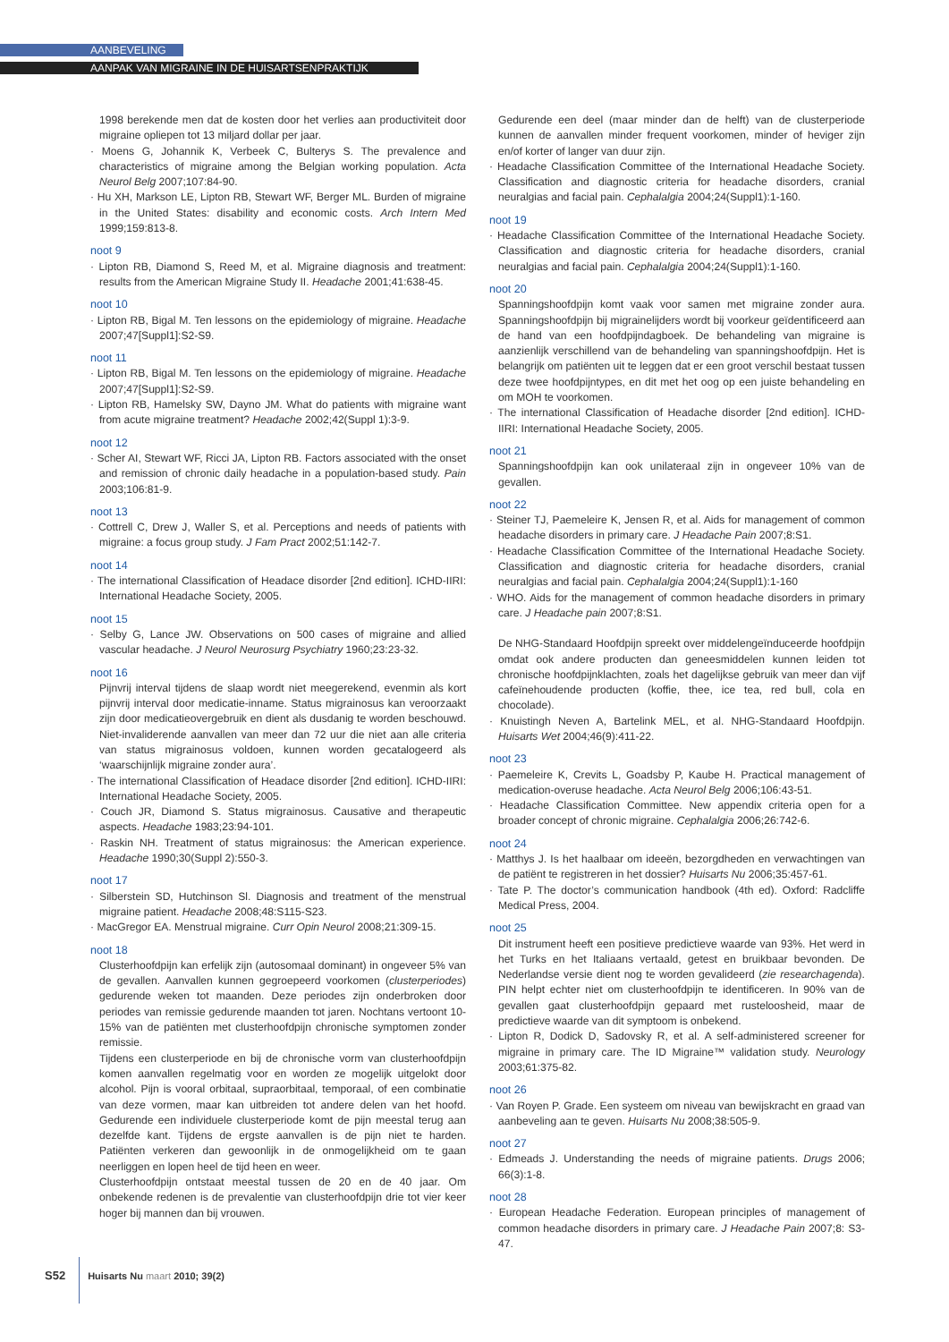AANBEVELING
AANPAK VAN MIGRAINE IN DE HUISARTSENPRAKTIJK
1998 berekende men dat de kosten door het verlies aan productiviteit door migraine opliepen tot 13 miljard dollar per jaar.
· Moens G, Johannik K, Verbeek C, Bulterys S. The prevalence and characteristics of migraine among the Belgian working population. Acta Neurol Belg 2007;107:84-90.
· Hu XH, Markson LE, Lipton RB, Stewart WF, Berger ML. Burden of migraine in the United States: disability and economic costs. Arch Intern Med 1999;159:813-8.
noot 9
· Lipton RB, Diamond S, Reed M, et al. Migraine diagnosis and treatment: results from the American Migraine Study II. Headache 2001;41:638-45.
noot 10
· Lipton RB, Bigal M. Ten lessons on the epidemiology of migraine. Headache 2007;47[Suppl1]:S2-S9.
noot 11
· Lipton RB, Bigal M. Ten lessons on the epidemiology of migraine. Headache 2007;47[Suppl1]:S2-S9.
· Lipton RB, Hamelsky SW, Dayno JM. What do patients with migraine want from acute migraine treatment? Headache 2002;42(Suppl 1):3-9.
noot 12
· Scher AI, Stewart WF, Ricci JA, Lipton RB. Factors associated with the onset and remission of chronic daily headache in a population-based study. Pain 2003;106:81-9.
noot 13
· Cottrell C, Drew J, Waller S, et al. Perceptions and needs of patients with migraine: a focus group study. J Fam Pract 2002;51:142-7.
noot 14
· The international Classification of Headace disorder [2nd edition]. ICHD-IIRI: International Headache Society, 2005.
noot 15
· Selby G, Lance JW. Observations on 500 cases of migraine and allied vascular headache. J Neurol Neurosurg Psychiatry 1960;23:23-32.
noot 16
Pijnvrij interval tijdens de slaap wordt niet meegerekend, evenmin als kort pijnvrij interval door medicatie-inname. Status migrainosus kan veroorzaakt zijn door medicatieovergebruik en dient als dusdanig te worden beschouwd. Niet-invaliderende aanvallen van meer dan 72 uur die niet aan alle criteria van status migrainosus voldoen, kunnen worden gecatalogeerd als ‘waarschijnlijk migraine zonder aura’.
· The international Classification of Headace disorder [2nd edition]. ICHD-IIRI: International Headache Society, 2005.
· Couch JR, Diamond S. Status migrainosus. Causative and therapeutic aspects. Headache 1983;23:94-101.
· Raskin NH. Treatment of status migrainosus: the American experience. Headache 1990;30(Suppl 2):550-3.
noot 17
· Silberstein SD, Hutchinson Sl. Diagnosis and treatment of the menstrual migraine patient. Headache 2008;48:S115-S23.
· MacGregor EA. Menstrual migraine. Curr Opin Neurol 2008;21:309-15.
noot 18
Clusterhoofdpijn kan erfelijk zijn (autosomaal dominant) in ongeveer 5% van de gevallen. Aanvallen kunnen gegroepeerd voorkomen (clusterperiodes) gedurende weken tot maanden. Deze periodes zijn onderbroken door periodes van remissie gedurende maanden tot jaren. Nochtans vertoont 10-15% van de patiënten met clusterhoofdpijn chronische symptomen zonder remissie.
Tijdens een clusterperiode en bij de chronische vorm van clusterhoofdpijn komen aanvallen regelmatig voor en worden ze mogelijk uitgelokt door alcohol. Pijn is vooral orbitaal, supraorbitaal, temporaal, of een combinatie van deze vormen, maar kan uitbreiden tot andere delen van het hoofd. Gedurende een individuele clusterperiode komt de pijn meestal terug aan dezelfde kant. Tijdens de ergste aanvallen is de pijn niet te harden. Patiënten verkeren dan gewoonlijk in de onmogelijkheid om te gaan neerliggen en lopen heel de tijd heen en weer.
Clusterhoofdpijn ontstaat meestal tussen de 20 en de 40 jaar. Om onbekende redenen is de prevalentie van clusterhoofdpijn drie tot vier keer hoger bij mannen dan bij vrouwen.
Gedurende een deel (maar minder dan de helft) van de clusterperiode kunnen de aanvallen minder frequent voorkomen, minder of heviger zijn en/of korter of langer van duur zijn.
· Headache Classification Committee of the International Headache Society. Classification and diagnostic criteria for headache disorders, cranial neuralgias and facial pain. Cephalalgia 2004;24(Suppl1):1-160.
noot 19
· Headache Classification Committee of the International Headache Society. Classification and diagnostic criteria for headache disorders, cranial neuralgias and facial pain. Cephalalgia 2004;24(Suppl1):1-160.
noot 20
Spanningshoofdpijn komt vaak voor samen met migraine zonder aura. Spanningshoofdpijn bij migrainelijders wordt bij voorkeur geïdentificeerd aan de hand van een hoofdpijndagboek. De behandeling van migraine is aanzienlijk verschillend van de behandeling van spanningshoofdpijn. Het is belangrijk om patiënten uit te leggen dat er een groot verschil bestaat tussen deze twee hoofdpijntypes, en dit met het oog op een juiste behandeling en om MOH te voorkomen.
· The international Classification of Headache disorder [2nd edition]. ICHD-IIRI: International Headache Society, 2005.
noot 21
Spanningshoofdpijn kan ook unilateraal zijn in ongeveer 10% van de gevallen.
noot 22
· Steiner TJ, Paemeleire K, Jensen R, et al. Aids for management of common headache disorders in primary care. J Headache Pain 2007;8:S1.
· Headache Classification Committee of the International Headache Society. Classification and diagnostic criteria for headache disorders, cranial neuralgias and facial pain. Cephalalgia 2004;24(Suppl1):1-160
· WHO. Aids for the management of common headache disorders in primary care. J Headache pain 2007;8:S1.
De NHG-Standaard Hoofdpijn spreekt over middelengeïnduceerde hoofdpijn omdat ook andere producten dan geneesmiddelen kunnen leiden tot chronische hoofdpijnklachten, zoals het dagelijkse gebruik van meer dan vijf cafeïnehoudende producten (koffie, thee, ice tea, red bull, cola en chocolade).
· Knuistingh Neven A, Bartelink MEL, et al. NHG-Standaard Hoofdpijn. Huisarts Wet 2004;46(9):411-22.
noot 23
· Paemeleire K, Crevits L, Goadsby P, Kaube H. Practical management of medication-overuse headache. Acta Neurol Belg 2006;106:43-51.
· Headache Classification Committee. New appendix criteria open for a broader concept of chronic migraine. Cephalalgia 2006;26:742-6.
noot 24
· Matthys J. Is het haalbaar om ideeën, bezorgdheden en verwachtingen van de patiënt te registreren in het dossier? Huisarts Nu 2006;35:457-61.
· Tate P. The doctor’s communication handbook (4th ed). Oxford: Radcliffe Medical Press, 2004.
noot 25
Dit instrument heeft een positieve predictieve waarde van 93%. Het werd in het Turks en het Italiaans vertaald, getest en bruikbaar bevonden. De Nederlandse versie dient nog te worden gevalideerd (zie researchagenda). PIN helpt echter niet om clusterhoofdpijn te identificeren. In 90% van de gevallen gaat clusterhoofdpijn gepaard met rusteloosheid, maar de predictieve waarde van dit symptoom is onbekend.
· Lipton R, Dodick D, Sadovsky R, et al. A self-administered screener for migraine in primary care. The ID Migraine™ validation study. Neurology 2003;61:375-82.
noot 26
· Van Royen P. Grade. Een systeem om niveau van bewijskracht en graad van aanbeveling aan te geven. Huisarts Nu 2008;38:505-9.
noot 27
· Edmeads J. Understanding the needs of migraine patients. Drugs 2006; 66(3):1-8.
noot 28
· European Headache Federation. European principles of management of common headache disorders in primary care. J Headache Pain 2007;8: S3-47.
S52 Huisarts Nu maart 2010; 39(2)